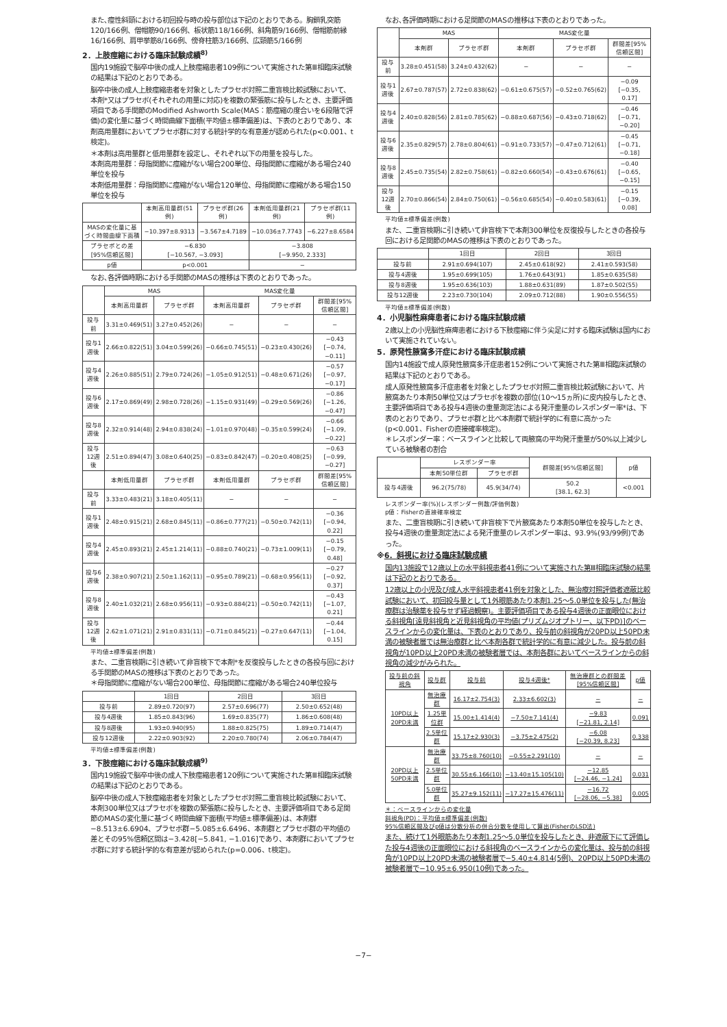また､痙性斜頸における初回投与時の投与部位は下記のとおりである。胸鎖乳突筋120/166例、僧帽筋90/166例、板状筋118/166例、斜角筋9/166例、僧帽筋前縁16/166例、肩甲挙筋8/166例、傍脊柱筋3/166例、広頸筋5/166例
2．上肢痙縮における臨床試験成績<sup>8)</sup>
国内19施設で脳卒中後の成人上肢痙縮患者109例について実施された第Ⅲ相臨床試験の結果は下記のとおりである。
脳卒中後の成人上肢痙縮患者を対象としたプラセボ対照二重盲検比較試験において、本剤*又はプラセボ(それぞれの用量に対応)を複数の緊張筋に投与したとき、主要評価項目である手関節のModified Ashworth Scale(MAS：筋痙縮の度合いを6段階で評価)の変化量に基づく時間曲線下面積(平均値±標準偏差)は、下表のとおりであり、本剤高用量群においてプラセボ群に対する統計学的な有意差が認められた(p<0.001、t検定)。
＊本剤は高用量群と低用量群を設定し、それぞれ以下の用量を投与した。
本剤高用量群：母指関節に痙縮がない場合200単位、母指関節に痙縮がある場合240単位を投与
本剤低用量群：母指関節に痙縮がない場合120単位、母指関節に痙縮がある場合150単位を投与
| | 本剤高用量群(51例) | プラセボ群(26例) | 本剤低用量群(21例) | プラセボ群(11例) |
| --- | --- | --- | --- | --- |
| MASの変化量に基づく時間曲線下面積 | −10.397±8.9313 | −3.567±4.7189 | −10.036±7.7743 | −6.227±8.6584 |
| プラセボとの差[95%信頼区間] | −6.830 [−10.567, −3.093] | | −3.808 [−9.950, 2.333] | |
| p値 | p<0.001 | | − | |
なお､各評価時期における手関節のMASの推移は下表のとおりであった。
| | MAS | | MAS変化量 | | |
| --- | --- | --- | --- | --- | --- |
| | 本剤高用量群 | プラセボ群 | 本剤高用量群 | プラセボ群 | 群間差[95%信頼区間] |
| 投与前 | 3.31±0.469(51) | 3.27±0.452(26) | − | − | − |
| 投与1週後 | 2.66±0.822(51) | 3.04±0.599(26) | −0.66±0.745(51) | −0.23±0.430(26) | −0.43 [−0.74, −0.11] |
| 投与4週後 | 2.26±0.885(51) | 2.79±0.724(26) | −1.05±0.912(51) | −0.48±0.671(26) | −0.57 [−0.97, −0.17] |
| 投与6週後 | 2.17±0.869(49) | 2.98±0.728(26) | −1.15±0.931(49) | −0.29±0.569(26) | −0.86 [−1.26, −0.47] |
| 投与8週後 | 2.32±0.914(48) | 2.94±0.838(24) | −1.01±0.970(48) | −0.35±0.599(24) | −0.66 [−1.09, −0.22] |
| 投与12週後 | 2.51±0.894(47) | 3.08±0.640(25) | −0.83±0.842(47) | −0.20±0.408(25) | −0.63 [−0.99, −0.27] |
| | 本剤低用量群 | プラセボ群 | 本剤低用量群 | プラセボ群 | 群間差[95%信頼区間] |
| 投与前 | 3.33±0.483(21) | 3.18±0.405(11) | − | − | − |
| 投与1週後 | 2.48±0.915(21) | 2.68±0.845(11) | −0.86±0.777(21) | −0.50±0.742(11) | −0.36 [−0.94, 0.22] |
| 投与4週後 | 2.45±0.893(21) | 2.45±1.214(11) | −0.88±0.740(21) | −0.73±1.009(11) | −0.15 [−0.79, 0.48] |
| 投与6週後 | 2.38±0.907(21) | 2.50±1.162(11) | −0.95±0.789(21) | −0.68±0.956(11) | −0.27 [−0.92, 0.37] |
| 投与8週後 | 2.40±1.032(21) | 2.68±0.956(11) | −0.93±0.884(21) | −0.50±0.742(11) | −0.43 [−1.07, 0.21] |
| 投与12週後 | 2.62±1.071(21) | 2.91±0.831(11) | −0.71±0.845(21) | −0.27±0.647(11) | −0.44 [−1.04, 0.15] |
平均値±標準偏差(例数)
また、二重盲検期に引き続いて非盲検下で本剤*を反復投与したときの各投与回における手関節のMASの推移は下表のとおりであった。
＊母指関節に痙縮がない場合200単位、母指関節に痙縮がある場合240単位投与
| | 1回目 | 2回目 | 3回目 |
| --- | --- | --- | --- |
| 投与前 | 2.89±0.720(97) | 2.57±0.696(77) | 2.50±0.652(48) |
| 投与4週後 | 1.85±0.843(96) | 1.69±0.835(77) | 1.86±0.608(48) |
| 投与8週後 | 1.93±0.940(95) | 1.88±0.825(75) | 1.89±0.714(47) |
| 投与12週後 | 2.22±0.903(92) | 2.20±0.780(74) | 2.06±0.784(47) |
平均値±標準偏差(例数)
3．下肢痙縮における臨床試験成績<sup>9)</sup>
国内19施設で脳卒中後の成人下肢痙縮患者120例について実施された第Ⅲ相臨床試験の結果は下記のとおりである。
脳卒中後の成人下肢痙縮患者を対象としたプラセボ対照二重盲検比較試験において、本剤300単位又はプラセボを複数の緊張筋に投与したとき、主要評価項目である足関節のMASの変化量に基づく時間曲線下面積(平均値±標準偏差)は、本剤群−8.513±6.6904、プラセボ群−5.085±6.6496、本剤群とプラセボ群の平均値の差とその95%信頼区間は−3.428[−5.841, −1.016]であり、本剤群においてプラセボ群に対する統計学的な有意差が認められた(p=0.006、t検定)。
なお､各評価時期における足関節のMASの推移は下表のとおりであった。
| | MAS | | MAS変化量 | | |
| --- | --- | --- | --- | --- | --- |
| | 本剤群 | プラセボ群 | 本剤群 | プラセボ群 | 群間差[95%信頼区間] |
| 投与前 | 3.28±0.451(58) | 3.24±0.432(62) | − | − | − |
| 投与1週後 | 2.67±0.787(57) | 2.72±0.838(62) | −0.61±0.675(57) | −0.52±0.765(62) | −0.09 [−0.35, 0.17] |
| 投与4週後 | 2.40±0.828(56) | 2.81±0.785(62) | −0.88±0.687(56) | −0.43±0.718(62) | −0.46 [−0.71, −0.20] |
| 投与6週後 | 2.35±0.829(57) | 2.78±0.804(61) | −0.91±0.733(57) | −0.47±0.712(61) | −0.45 [−0.71, −0.18] |
| 投与8週後 | 2.45±0.735(54) | 2.82±0.758(61) | −0.82±0.660(54) | −0.43±0.676(61) | −0.40 [−0.65, −0.15] |
| 投与12週後 | 2.70±0.866(54) | 2.84±0.750(61) | −0.56±0.685(54) | −0.40±0.583(61) | −0.15 [−0.39, 0.08] |
平均値±標準偏差(例数)
また、二重盲検期に引き続いて非盲検下で本剤300単位を反復投与したときの各投与回における足関節のMASの推移は下表のとおりであった。
| | 1回目 | 2回目 | 3回目 |
| --- | --- | --- | --- |
| 投与前 | 2.91±0.694(107) | 2.45±0.618(92) | 2.41±0.593(58) |
| 投与4週後 | 1.95±0.699(105) | 1.76±0.643(91) | 1.85±0.635(58) |
| 投与8週後 | 1.95±0.636(103) | 1.88±0.631(89) | 1.87±0.502(55) |
| 投与12週後 | 2.23±0.730(104) | 2.09±0.712(88) | 1.90±0.556(55) |
平均値±標準偏差(例数)
4．小児脳性麻痺患者における臨床試験成績
2歳以上の小児脳性麻痺患者における下肢痙縮に伴う尖足に対する臨床試験は国内において実施されていない。
5．原発性腋窩多汗症における臨床試験成績
国内14施設で成人原発性腋窩多汗症患者152例について実施された第Ⅲ相臨床試験の結果は下記のとおりである。
成人原発性腋窩多汗症患者を対象としたプラセボ対照二重盲検比較試験において、片腋窩あたり本剤50単位又はプラセボを複数の部位(10〜15ヵ所)に皮内投与したとき、主要評価項目である投与4週後の重量測定法による発汗重量のレスポンダー率*は、下表のとおりであり、プラセボ群と比べ本剤群で統計学的に有意に高かった(p<0.001、Fisherの直接確率検定)。
＊レスポンダー率：ベースラインと比較して両腋窩の平均発汗重量が50%以上減少している被験者の割合
| | レスポンダー率 | | 群間差[95%信頼区間] | p値 |
| --- | --- | --- | --- | --- |
| | 本剤50単位群 | プラセボ群 | | |
| 投与4週後 | 96.2(75/78) | 45.9(34/74) | 50.2 [38.1, 62.3] | <0.001 |
レスポンダー率(%)(レスポンダー例数/評価例数)
p値：Fisherの直接確率検定
また、二重盲検期に引き続いて非盲検下で片腋窩あたり本剤50単位を投与したとき、投与4週後の重量測定法による発汗重量のレスポンダー率は、93.9%(93/99例)であった。
※6．斜視における臨床試験成績
国内13施設で12歳以上の水平斜視患者41例について実施された第Ⅲ相臨床試験の結果は下記のとおりである。
12歳以上の小児及び成人水平斜視患者41例を対象とした、無治療対照評価者遮蔽比較試験において、初回投与量として1外眼筋あたり本剤1.25〜5.0単位を投与した(無治療群は治験薬を投与せず経過観察)。主要評価項目である投与4週後の正面眼位における斜視角[遠見斜視角と近見斜視角の平均値(プリズムジオプトリー、以下PD)]のベースラインからの変化量は、下表のとおりであり、投与前の斜視角が20PD以上50PD未満の被験者層では無治療群と比べ本剤各群で統計学的に有意に減少した。投与前の斜視角が10PD以上20PD未満の被験者層では、本剤各群においてベースラインからの斜視角の減少がみられた。
| 投与前の斜視角 | 投与群 | 投与前 | 投与4週後* | 無治療群との群間差[95%信頼区間] | p値 |
| --- | --- | --- | --- | --- | --- |
| 10PD以上20PD未満 | 無治療群 | 16.17±2.754(3) | 2.33±6.602(3) | − | − |
| | 1.25単位群 | 15.00±1.414(4) | −7.50±7.141(4) | −9.83 [−21.81, 2.14] | 0.091 |
| | 2.5単位群 | 15.17±2.930(3) | −3.75±2.475(2) | −6.08 [−20.39, 8.23] | 0.338 |
| 20PD以上50PD未満 | 無治療群 | 33.75±8.760(10) | −0.55±2.291(10) | − | − |
| | 2.5単位群 | 30.55±6.166(10) | −13.40±15.105(10) | −12.85 [−24.46, −1.24] | 0.031 |
| | 5.0単位群 | 35.27±9.152(11) | −17.27±15.476(11) | −16.72 [−28.06, −5.38] | 0.005 |
＊：ベースラインからの変化量
斜視角(PD)：平均値±標準偏差(例数)
95%信頼区間及びp値は分散分析の併合分散を使用して算出(FisherのLSD法)
また、続けて1外眼筋あたり本剤1.25〜5.0単位を投与したとき、非遮蔽下にて評価した投与4週後の正面眼位における斜視角のベースラインからの変化量は、投与前の斜視角が10PD以上20PD未満の被験者層で−5.40±4.814(5例)、20PD以上50PD未満の被験者層で−10.95±6.950(10例)であった。
−7−